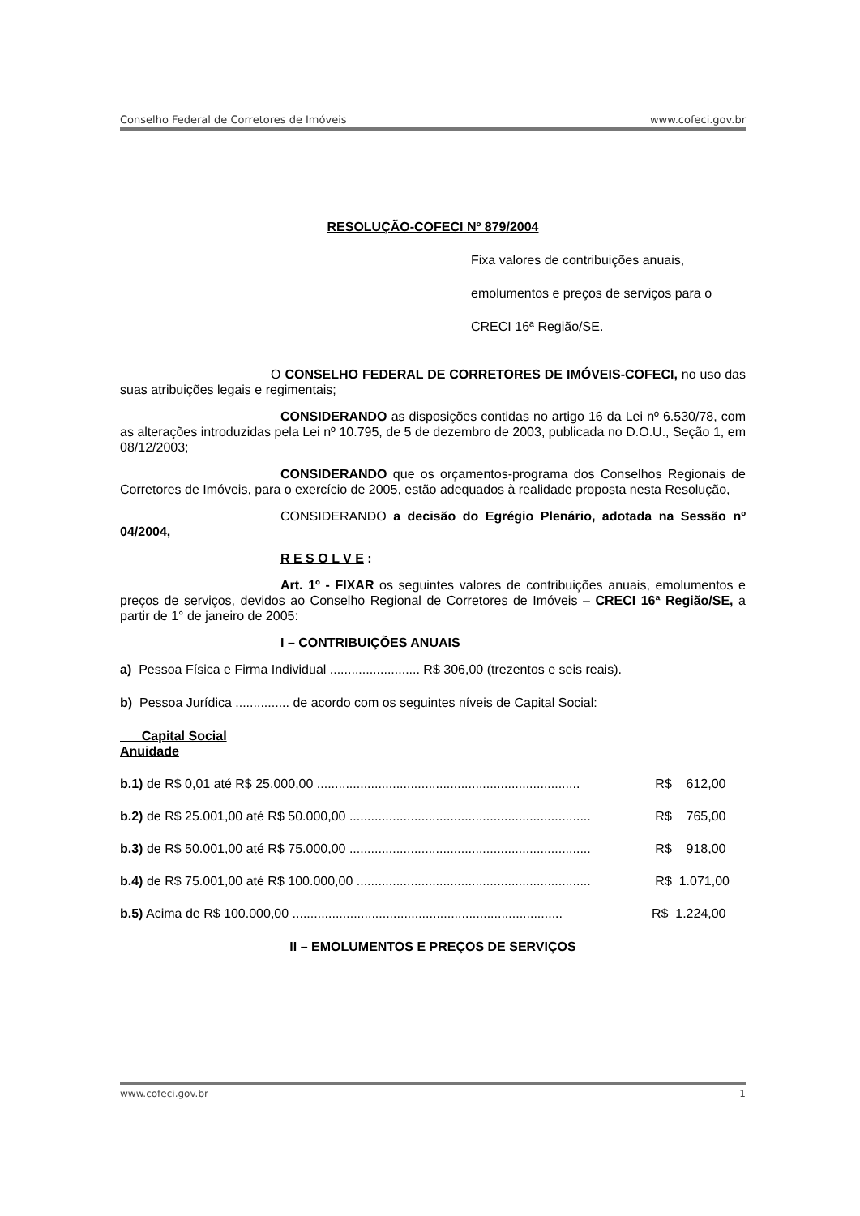Conselho Federal de Corretores de Imóveis www.cofeci.gov.br
RESOLUÇÃO-COFECI Nº 879/2004
Fixa valores de contribuições anuais,
emolumentos e preços de serviços para o
CRECI 16ª Região/SE.
O CONSELHO FEDERAL DE CORRETORES DE IMÓVEIS-COFECI, no uso das suas atribuições legais e regimentais;
CONSIDERANDO as disposições contidas no artigo 16 da Lei nº 6.530/78, com as alterações introduzidas pela Lei nº 10.795, de 5 de dezembro de 2003, publicada no D.O.U., Seção 1, em 08/12/2003;
CONSIDERANDO que os orçamentos-programa dos Conselhos Regionais de Corretores de Imóveis, para o exercício de 2005, estão adequados à realidade proposta nesta Resolução,
CONSIDERANDO a decisão do Egrégio Plenário, adotada na Sessão nº 04/2004,
R E S O L V E :
Art. 1º - FIXAR os seguintes valores de contribuições anuais, emolumentos e preços de serviços, devidos ao Conselho Regional de Corretores de Imóveis – CRECI 16ª Região/SE, a partir de 1° de janeiro de 2005:
I – CONTRIBUIÇÕES ANUAIS
a) Pessoa Física e Firma Individual ......................... R$ 306,00 (trezentos e seis reais).
b) Pessoa Jurídica ............... de acordo com os seguintes níveis de Capital Social:
Capital Social
Anuidade
b.1) de R$ 0,01 até R$ 25.000,00 ......................................................................... R$ 612,00
b.2) de R$ 25.001,00 até R$ 50.000,00 ................................................................... R$ 765,00
b.3) de R$ 50.001,00 até R$ 75.000,00 ................................................................... R$ 918,00
b.4) de R$ 75.001,00 até R$ 100.000,00 ................................................................. R$ 1.071,00
b.5) Acima de R$ 100.000,00 ........................................................................... R$ 1.224,00
II – EMOLUMENTOS E PREÇOS DE SERVIÇOS
www.cofeci.gov.br 1